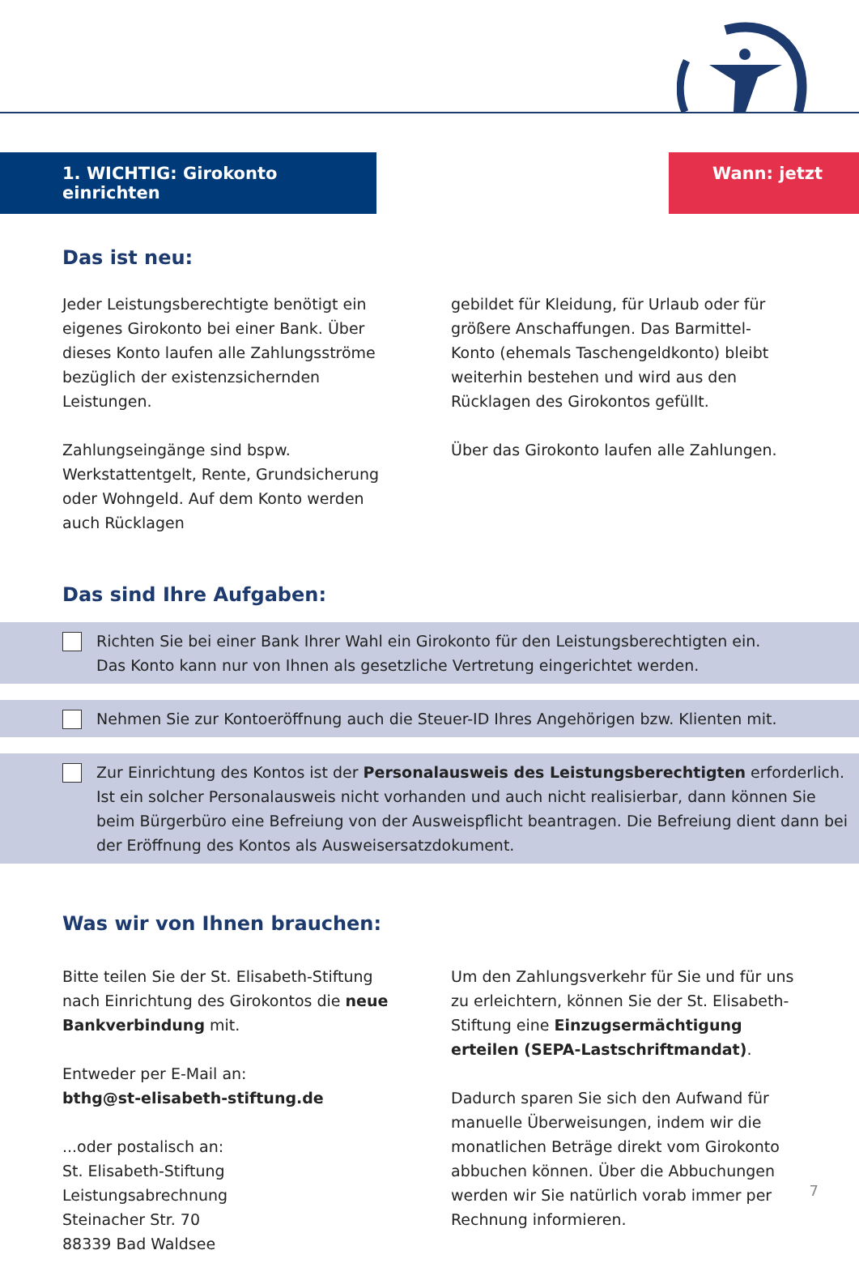1. WICHTIG: Girokonto einrichten
Wann: jetzt
Das ist neu:
Jeder Leistungsberechtigte benötigt ein eigenes Girokonto bei einer Bank. Über dieses Konto laufen alle Zahlungsströme bezüglich der existenzsichernden Leistungen.
Zahlungseingänge sind bspw. Werkstattentgelt, Rente, Grundsicherung oder Wohngeld. Auf dem Konto werden auch Rücklagen
gebildet für Kleidung, für Urlaub oder für größere Anschaffungen. Das Barmittel-Konto (ehemals Taschengeldkonto) bleibt weiterhin bestehen und wird aus den Rücklagen des Girokontos gefüllt.
Über das Girokonto laufen alle Zahlungen.
Das sind Ihre Aufgaben:
Richten Sie bei einer Bank Ihrer Wahl ein Girokonto für den Leistungsberechtigten ein.
Das Konto kann nur von Ihnen als gesetzliche Vertretung eingerichtet werden.
Nehmen Sie zur Kontoeröffnung auch die Steuer-ID Ihres Angehörigen bzw. Klienten mit.
Zur Einrichtung des Kontos ist der Personalausweis des Leistungsberechtigten erforderlich. Ist ein solcher Personalausweis nicht vorhanden und auch nicht realisierbar, dann können Sie beim Bürgerbüro eine Befreiung von der Ausweispflicht beantragen. Die Befreiung dient dann bei der Eröffnung des Kontos als Ausweisersatzdokument.
Was wir von Ihnen brauchen:
Bitte teilen Sie der St. Elisabeth-Stiftung nach Einrichtung des Girokontos die neue Bankverbindung mit.
Entweder per E-Mail an:
bthg@st-elisabeth-stiftung.de
...oder postalisch an:
St. Elisabeth-Stiftung
Leistungsabrechnung
Steinacher Str. 70
88339 Bad Waldsee
Um den Zahlungsverkehr für Sie und für uns zu erleichtern, können Sie der St. Elisabeth-Stiftung eine Einzugsermächtigung erteilen (SEPA-Lastschriftmandat).
Dadurch sparen Sie sich den Aufwand für manuelle Überweisungen, indem wir die monatlichen Beträge direkt vom Girokonto abbuchen können. Über die Abbuchungen werden wir Sie natürlich vorab immer per Rechnung informieren.
7